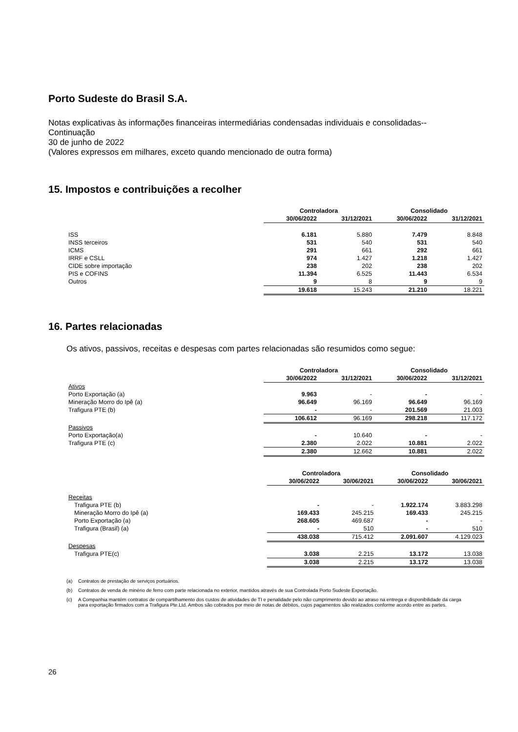Porto Sudeste do Brasil S.A.
Notas explicativas às informações financeiras intermediárias condensadas individuais e consolidadas--Continuação
30 de junho de 2022
(Valores expressos em milhares, exceto quando mencionado de outra forma)
15. Impostos e contribuições a recolher
| | Controladora | | Consolidado | |
| | 30/06/2022 | 31/12/2021 | 30/06/2022 | 31/12/2021 |
| ISS | 6.181 | 5.880 | 7.479 | 8.848 |
| INSS terceiros | 531 | 540 | 531 | 540 |
| ICMS | 291 | 661 | 292 | 661 |
| IRRF e CSLL | 974 | 1.427 | 1.218 | 1.427 |
| CIDE sobre importação | 238 | 202 | 238 | 202 |
| PIS e COFINS | 11.394 | 6.525 | 11.443 | 6.534 |
| Outros | 9 | 8 | 9 | 9 |
| | 19.618 | 15.243 | 21.210 | 18.221 |
16. Partes relacionadas
Os ativos, passivos, receitas e despesas com partes relacionadas são resumidos como segue:
| | Controladora | | Consolidado | |
| | 30/06/2022 | 31/12/2021 | 30/06/2022 | 31/12/2021 |
| Ativos | | | | |
| Porto Exportação (a) | 9.963 | - | - | - |
| Mineração Morro do Ipê (a) | 96.649 | 96.169 | 96.649 | 96.169 |
| Trafigura PTE (b) | - | - | 201.569 | 21.003 |
| | 106.612 | 96.169 | 298.218 | 117.172 |
| Passivos | | | | |
| Porto Exportação(a) | - | 10.640 | - | - |
| Trafigura PTE (c) | 2.380 | 2.022 | 10.881 | 2.022 |
| | 2.380 | 12.662 | 10.881 | 2.022 |
| | Controladora | | Consolidado | |
| | 30/06/2022 | 30/06/2021 | 30/06/2022 | 30/06/2021 |
| Receitas | | | | |
| Trafigura PTE (b) | - | - | 1.922.174 | 3.883.298 |
| Mineração Morro do Ipê (a) | 169.433 | 245.215 | 169.433 | 245.215 |
| Porto Exportação (a) | 268.605 | 469.687 | - | - |
| Trafigura (Brasil) (a) | - | 510 | - | 510 |
| | 438.038 | 715.412 | 2.091.607 | 4.129.023 |
| Despesas | | | | |
| Trafigura PTE(c) | 3.038 | 2.215 | 13.172 | 13.038 |
| | 3.038 | 2.215 | 13.172 | 13.038 |
(a) Contratos de prestação de serviços portuários.
(b) Contratos de venda de minério de ferro com parte relacionada no exterior, mantidos através de sua Controlada Porto Sudeste Exportação.
(c) A Companhia mantém contratos de compartilhamento dos custos de atividades de TI e penalidade pelo não cumprimento devido ao atraso na entrega e disponibilidade da carga para exportação firmados com a Trafigura Pte.Ltd. Ambos são cobrados por meio de notas de débitos, cujos pagamentos são realizados conforme acordo entre as partes.
26